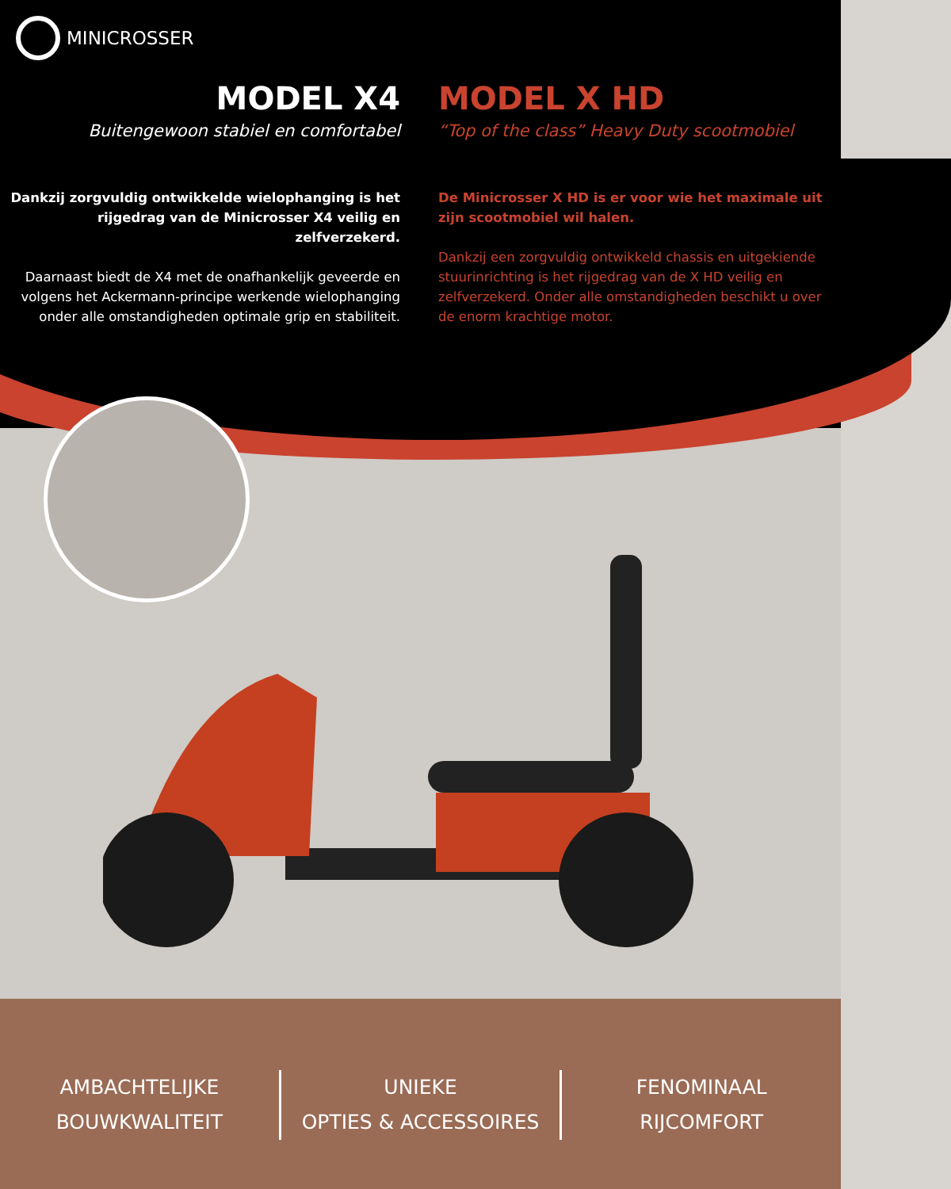MINICROSSER
MODEL X4
Buitengewoon stabiel en comfortabel
Dankzij zorgvuldig ontwikkelde wielophanging is het rijgedrag van de Minicrosser X4 veilig en zelfverzekerd.
Daarnaast biedt de X4 met de onafhankelijk geveerde en volgens het Ackermann-principe werkende wielophanging onder alle omstandigheden optimale grip en stabiliteit.
MODEL X HD
“Top of the class” Heavy Duty scootmobiel
De Minicrosser X HD is er voor wie het maximale uit zijn scootmobiel wil halen.
Dankzij een zorgvuldig ontwikkeld chassis en uitgekiende stuurinrichting is het rijgedrag van de X HD veilig en zelfverzekerd. Onder alle omstandigheden beschikt u over de enorm krachtige motor.
AMBACHTELIJKE
BOUWKWALITEIT
UNIEKE
OPTIES & ACCESSOIRES
FENOMINAAL
RIJCOMFORT